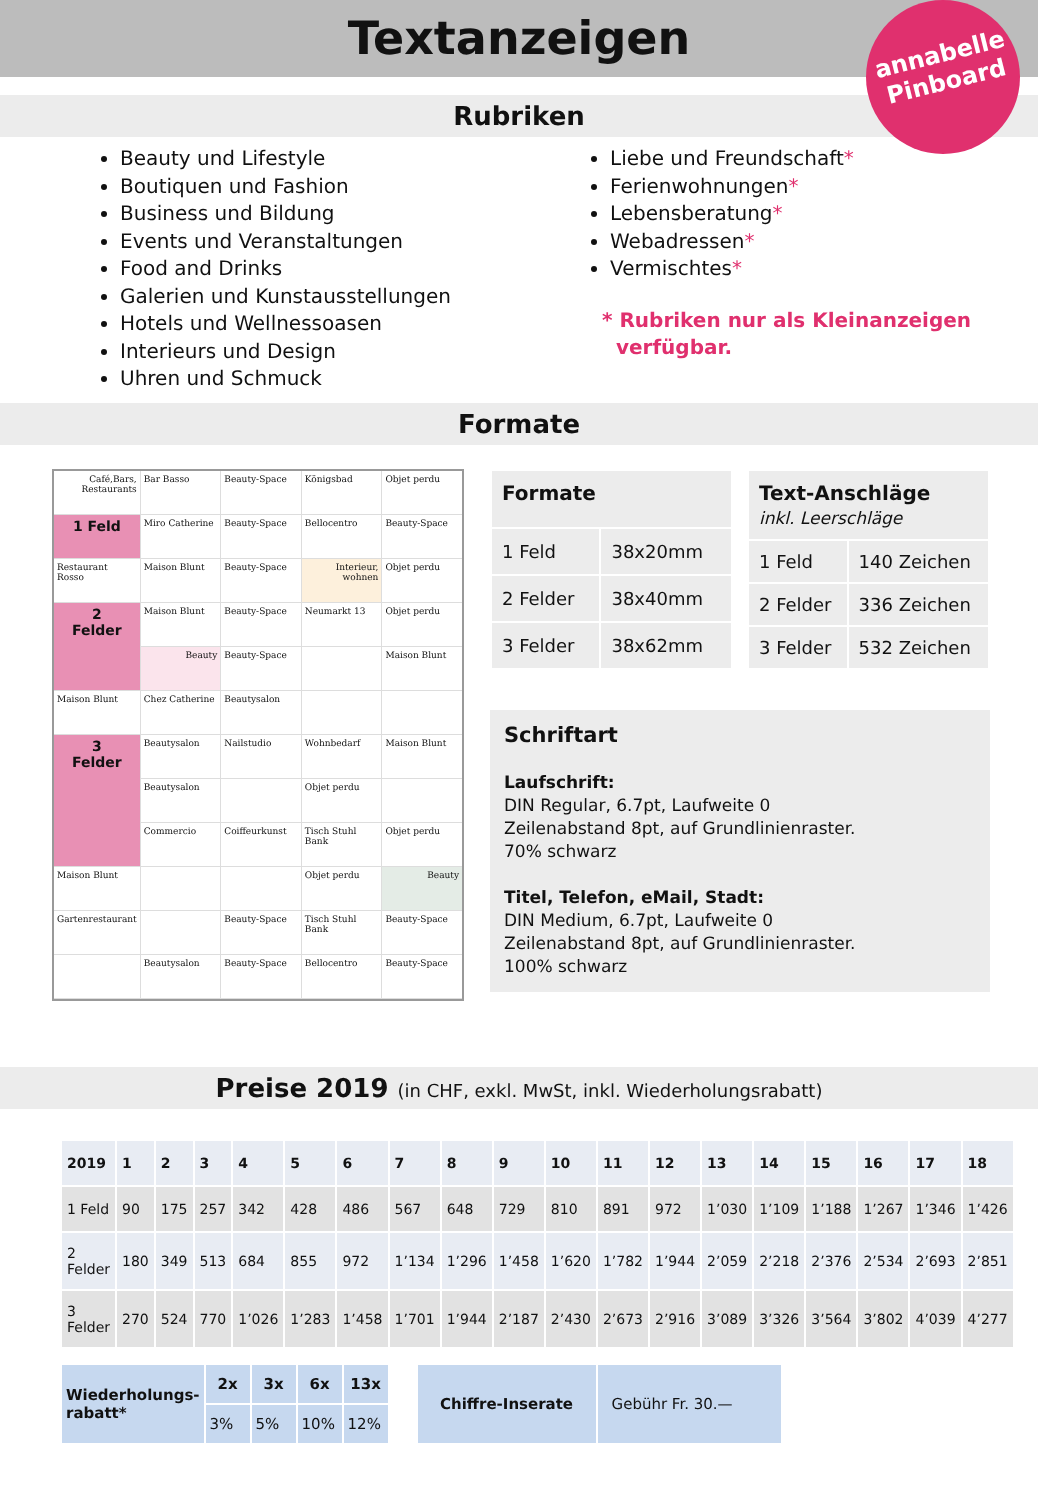Textanzeigen
annabelle
Pinboard
Rubriken
Beauty und Lifestyle
Boutiquen und Fashion
Business und Bildung
Events und Veranstaltungen
Food and Drinks
Galerien und Kunstausstellungen
Hotels und Wellnessoasen
Interieurs und Design
Uhren und Schmuck
Liebe und Freundschaft*
Ferienwohnungen*
Lebensberatung*
Webadressen*
Vermischtes*
* Rubriken nur als Kleinanzeigen
verfügbar.
Formate
Café,Bars,
Restaurants
Bar Basso
Beauty-Space
Königsbad
Objet perdu
1 Feld
Miro Catherine
Beauty-Space
Bellocentro
Beauty-Space
Restaurant Rosso
Maison Blunt
Beauty-Space
Interieur,
wohnen
Objet perdu
2
Felder
Maison Blunt
Beauty-Space
Neumarkt 13
Objet perdu
Beauty
Beauty-Space
Maison Blunt
Maison Blunt
Chez Catherine
Beautysalon
3
Felder
Beautysalon
Nailstudio
Wohnbedarf
Maison Blunt
Beautysalon
Objet perdu
Commercio
Coiffeurkunst
Tisch Stuhl Bank
Objet perdu
Maison Blunt
Objet perdu
Beauty
Gartenrestaurant
Beauty-Space
Tisch Stuhl Bank
Beauty-Space
Beautysalon
Beauty-Space
Bellocentro
Beauty-Space
| Formate | |
| --- | --- |
| 1 Feld | 38x20mm |
| 2 Felder | 38x40mm |
| 3 Felder | 38x62mm |
| Text-Anschläge inkl. Leerschläge | |
| --- | --- |
| 1 Feld | 140 Zeichen |
| 2 Felder | 336 Zeichen |
| 3 Felder | 532 Zeichen |
Schriftart
Laufschrift:
DIN Regular, 6.7pt, Laufweite 0
Zeilenabstand 8pt, auf Grundlinienraster.
70% schwarz
Titel, Telefon, eMail, Stadt:
DIN Medium, 6.7pt, Laufweite 0
Zeilenabstand 8pt, auf Grundlinienraster.
100% schwarz
Preise 2019 (in CHF, exkl. MwSt, inkl. Wiederholungsrabatt)
| 2019 | 1 | 2 | 3 | 4 | 5 | 6 | 7 | 8 | 9 | 10 | 11 | 12 | 13 | 14 | 15 | 16 | 17 | 18 |
| --- | --- | --- | --- | --- | --- | --- | --- | --- | --- | --- | --- | --- | --- | --- | --- | --- | --- | --- |
| 1 Feld | 90 | 175 | 257 | 342 | 428 | 486 | 567 | 648 | 729 | 810 | 891 | 972 | 1’030 | 1’109 | 1’188 | 1’267 | 1’346 | 1’426 |
| 2 Felder | 180 | 349 | 513 | 684 | 855 | 972 | 1’134 | 1’296 | 1’458 | 1’620 | 1’782 | 1’944 | 2’059 | 2’218 | 2’376 | 2’534 | 2’693 | 2’851 |
| 3 Felder | 270 | 524 | 770 | 1’026 | 1’283 | 1’458 | 1’701 | 1’944 | 2’187 | 2’430 | 2’673 | 2’916 | 3’089 | 3’326 | 3’564 | 3’802 | 4’039 | 4’277 |
| Wiederholungs- rabatt* | 2x | 3x | 6x | 13x |
| --- | --- | --- | --- | --- |
| | 3% | 5% | 10% | 12% |
| Chiffre-Inserate | Gebühr Fr. 30.— |